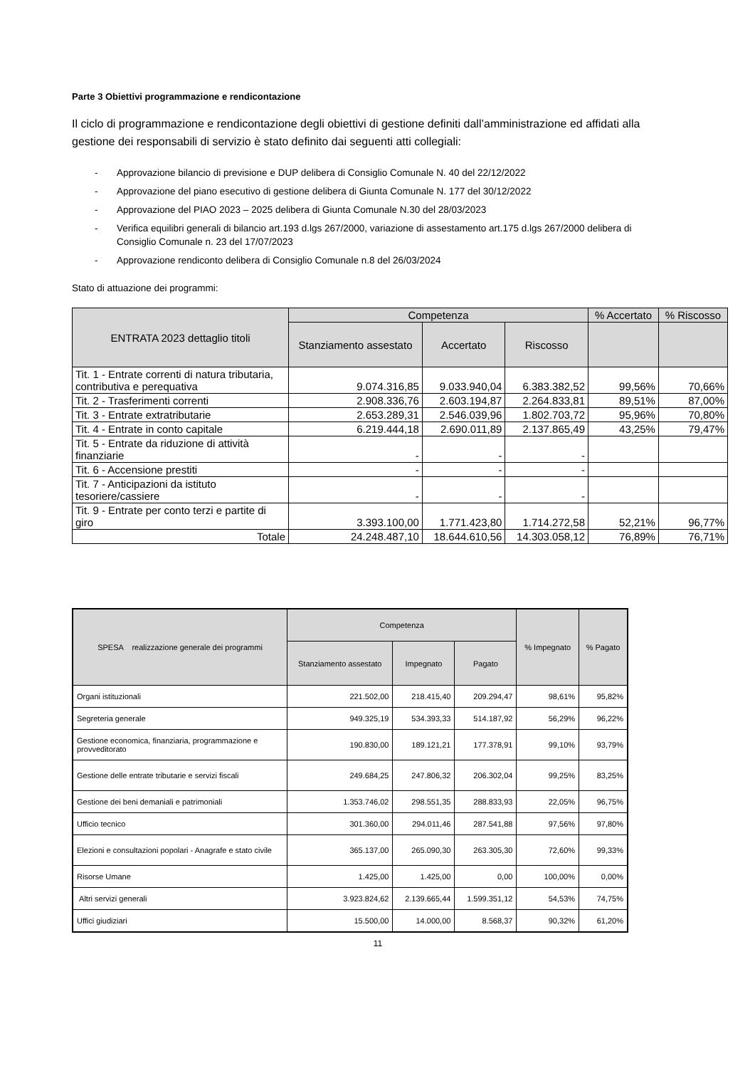Parte 3 Obiettivi programmazione e rendicontazione
Il ciclo di programmazione e rendicontazione degli obiettivi di gestione definiti dall’amministrazione ed affidati alla gestione dei responsabili di servizio è stato definito dai seguenti atti collegiali:
- Approvazione bilancio di previsione e DUP delibera di Consiglio Comunale N. 40 del 22/12/2022
- Approvazione del piano esecutivo di gestione delibera di Giunta Comunale N. 177 del 30/12/2022
- Approvazione del PIAO 2023 – 2025 delibera di Giunta Comunale N.30 del 28/03/2023
- Verifica equilibri generali di bilancio art.193 d.lgs 267/2000, variazione di assestamento art.175 d.lgs 267/2000 delibera di Consiglio Comunale n. 23 del 17/07/2023
- Approvazione rendiconto delibera di Consiglio Comunale n.8 del 26/03/2024
Stato di attuazione dei programmi:
| ENTRATA 2023 dettaglio titoli | Competenza | | | % Accertato | % Riscosso |
| --- | --- | --- | --- | --- | --- |
| | Stanziamento assestato | Accertato | Riscosso | | |
| Tit. 1 - Entrate correnti di natura tributaria, contributiva e perequativa | 9.074.316,85 | 9.033.940,04 | 6.383.382,52 | 99,56% | 70,66% |
| Tit. 2 - Trasferimenti correnti | 2.908.336,76 | 2.603.194,87 | 2.264.833,81 | 89,51% | 87,00% |
| Tit. 3 - Entrate extratributarie | 2.653.289,31 | 2.546.039,96 | 1.802.703,72 | 95,96% | 70,80% |
| Tit. 4 - Entrate in conto capitale | 6.219.444,18 | 2.690.011,89 | 2.137.865,49 | 43,25% | 79,47% |
| Tit. 5 - Entrate da riduzione di attività finanziarie | - | - | - | | |
| Tit. 6 - Accensione prestiti | - | - | - | | |
| Tit. 7 - Anticipazioni da istituto tesoriere/cassiere | - | - | - | | |
| Tit. 9 - Entrate per conto terzi e partite di giro | 3.393.100,00 | 1.771.423,80 | 1.714.272,58 | 52,21% | 96,77% |
| Totale | 24.248.487,10 | 18.644.610,56 | 14.303.058,12 | 76,89% | 76,71% |
| SPESA realizzazione generale dei programmi | Competenza | | | % Impegnato | % Pagato |
| --- | --- | --- | --- | --- | --- |
| | Stanziamento assestato | Impegnato | Pagato | | |
| Organi istituzionali | 221.502,00 | 218.415,40 | 209.294,47 | 98,61% | 95,82% |
| Segreteria generale | 949.325,19 | 534.393,33 | 514.187,92 | 56,29% | 96,22% |
| Gestione economica, finanziaria, programmazione e provveditorato | 190.830,00 | 189.121,21 | 177.378,91 | 99,10% | 93,79% |
| Gestione delle entrate tributarie e servizi fiscali | 249.684,25 | 247.806,32 | 206.302,04 | 99,25% | 83,25% |
| Gestione dei beni demaniali e patrimoniali | 1.353.746,02 | 298.551,35 | 288.833,93 | 22,05% | 96,75% |
| Ufficio tecnico | 301.360,00 | 294.011,46 | 287.541,88 | 97,56% | 97,80% |
| Elezioni e consultazioni popolari - Anagrafe e stato civile | 365.137,00 | 265.090,30 | 263.305,30 | 72,60% | 99,33% |
| Risorse Umane | 1.425,00 | 1.425,00 | 0,00 | 100,00% | 0,00% |
| Altri servizi generali | 3.923.824,62 | 2.139.665,44 | 1.599.351,12 | 54,53% | 74,75% |
| Uffici giudiziari | 15.500,00 | 14.000,00 | 8.568,37 | 90,32% | 61,20% |
11